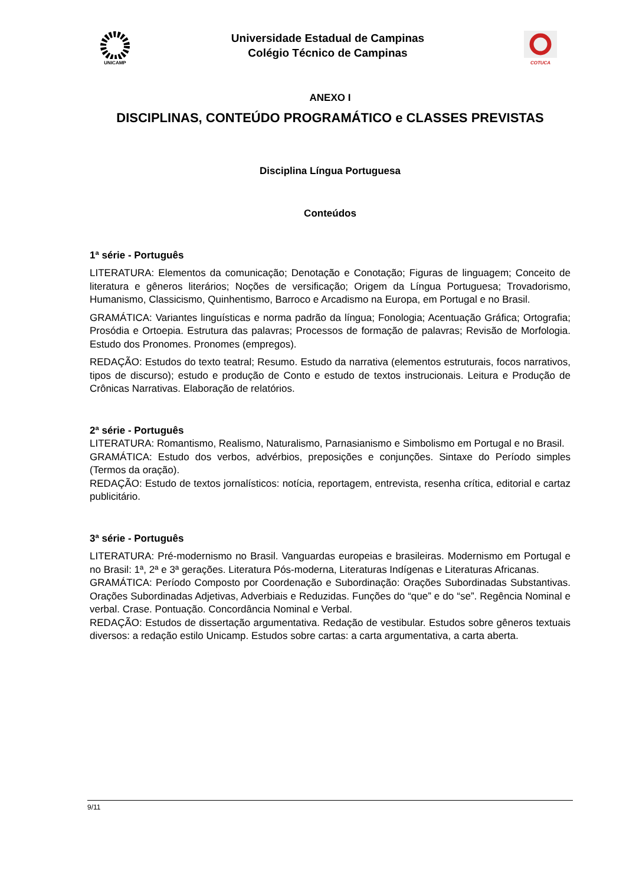UNICAMP
Universidade Estadual de Campinas
Colégio Técnico de Campinas
COTUCA
ANEXO I
DISCIPLINAS, CONTEÚDO PROGRAMÁTICO e CLASSES PREVISTAS
Disciplina Língua Portuguesa
Conteúdos
1ª série - Português
LITERATURA: Elementos da comunicação; Denotação e Conotação; Figuras de linguagem; Conceito de literatura e gêneros literários; Noções de versificação; Origem da Língua Portuguesa; Trovadorismo, Humanismo, Classicismo, Quinhentismo, Barroco e Arcadismo na Europa, em Portugal e no Brasil.
GRAMÁTICA: Variantes linguísticas e norma padrão da língua; Fonologia; Acentuação Gráfica; Ortografia; Prosódia e Ortoepia. Estrutura das palavras; Processos de formação de palavras; Revisão de Morfologia. Estudo dos Pronomes. Pronomes (empregos).
REDAÇÃO: Estudos do texto teatral; Resumo. Estudo da narrativa (elementos estruturais, focos narrativos, tipos de discurso); estudo e produção de Conto e estudo de textos instrucionais. Leitura e Produção de Crônicas Narrativas. Elaboração de relatórios.
2ª série - Português
LITERATURA: Romantismo, Realismo, Naturalismo, Parnasianismo e Simbolismo em Portugal e no Brasil.
GRAMÁTICA: Estudo dos verbos, advérbios, preposições e conjunções. Sintaxe do Período simples (Termos da oração).
REDAÇÃO: Estudo de textos jornalísticos: notícia, reportagem, entrevista, resenha crítica, editorial e cartaz publicitário.
3ª série - Português
LITERATURA: Pré-modernismo no Brasil. Vanguardas europeias e brasileiras. Modernismo em Portugal e no Brasil: 1ª, 2ª e 3ª gerações. Literatura Pós-moderna, Literaturas Indígenas e Literaturas Africanas.
GRAMÁTICA: Período Composto por Coordenação e Subordinação: Orações Subordinadas Substantivas. Orações Subordinadas Adjetivas, Adverbiais e Reduzidas. Funções do “que” e do “se”. Regência Nominal e verbal. Crase. Pontuação. Concordância Nominal e Verbal.
REDAÇÃO: Estudos de dissertação argumentativa. Redação de vestibular. Estudos sobre gêneros textuais diversos: a redação estilo Unicamp. Estudos sobre cartas: a carta argumentativa, a carta aberta.
9/11